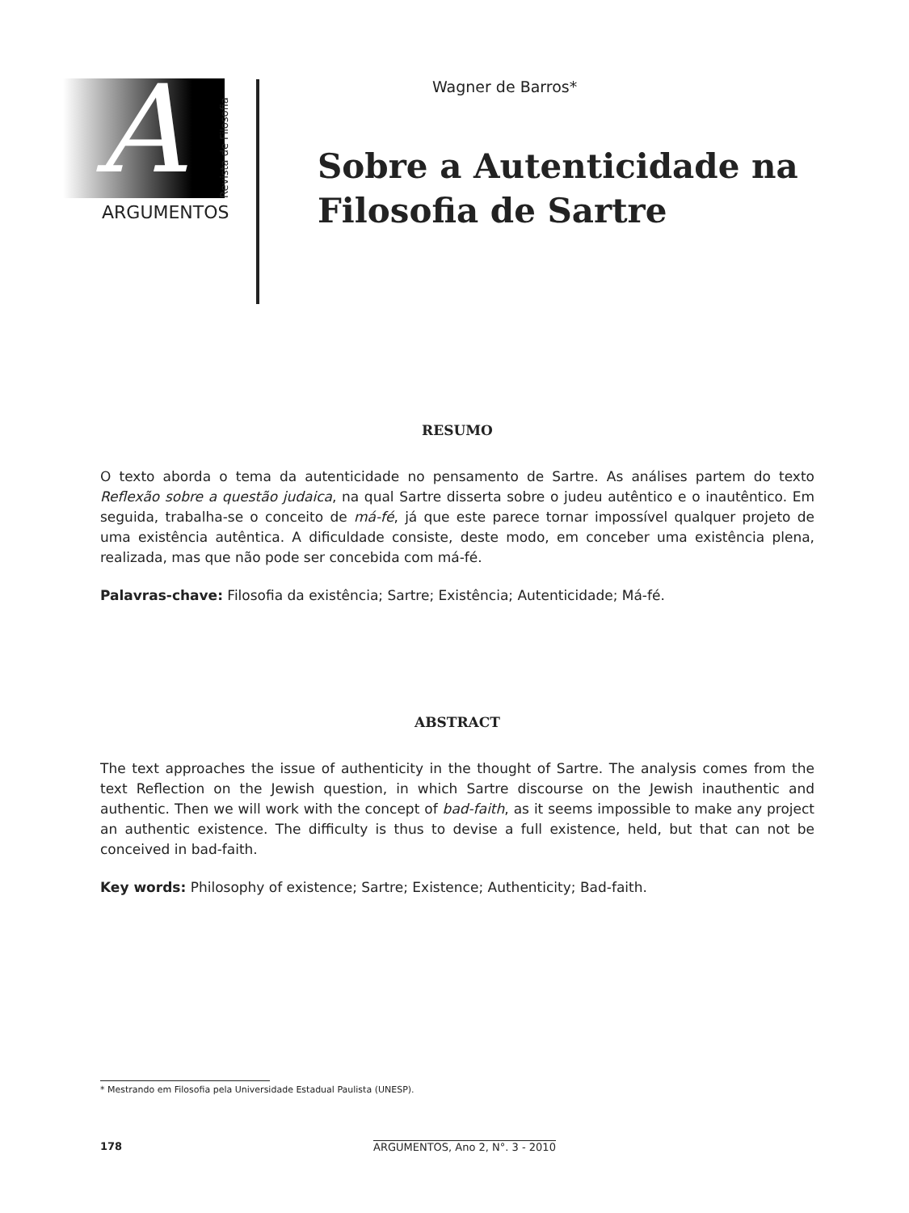A
Revista de Filosofia
ARGUMENTOS
Wagner de Barros*
Sobre a Autenticidade na
Filosofia de Sartre
RESUMO
O texto aborda o tema da autenticidade no pensamento de Sartre. As análises partem do texto Reflexão sobre a questão judaica, na qual Sartre disserta sobre o judeu autêntico e o inautêntico. Em seguida, trabalha-se o conceito de má-fé, já que este parece tornar impossível qualquer projeto de uma existência autêntica. A dificuldade consiste, deste modo, em conceber uma existência plena, realizada, mas que não pode ser concebida com má-fé.
Palavras-chave: Filosofia da existência; Sartre; Existência; Autenticidade; Má-fé.
ABSTRACT
The text approaches the issue of authenticity in the thought of Sartre. The analysis comes from the text Reflection on the Jewish question, in which Sartre discourse on the Jewish inauthentic and authentic. Then we will work with the concept of bad-faith, as it seems impossible to make any project an authentic existence. The difficulty is thus to devise a full existence, held, but that can not be conceived in bad-faith.
Key words: Philosophy of existence; Sartre; Existence; Authenticity; Bad-faith.
* Mestrando em Filosofia pela Universidade Estadual Paulista (UNESP).
178 ARGUMENTOS, Ano 2, N°. 3 - 2010